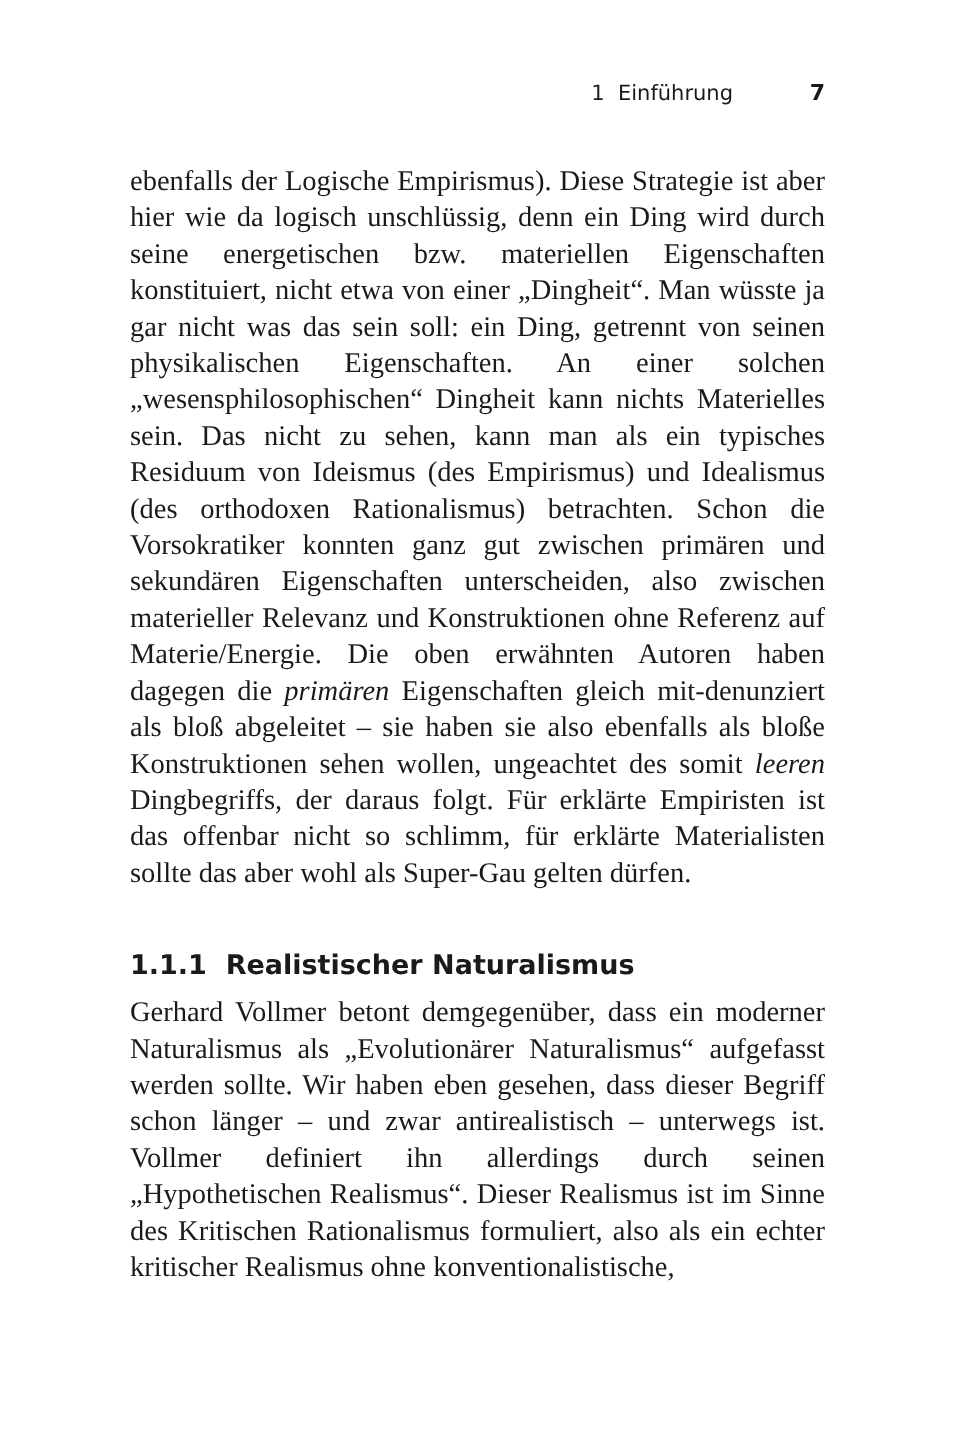1 Einführung 7
ebenfalls der Logische Empirismus). Diese Strategie ist aber hier wie da logisch unschlüssig, denn ein Ding wird durch seine energetischen bzw. materiellen Eigenschaften konstituiert, nicht etwa von einer „Dingheit“. Man wüsste ja gar nicht was das sein soll: ein Ding, getrennt von seinen physikalischen Eigenschaften. An einer solchen „wesensphilosophischen“ Dingheit kann nichts Materielles sein. Das nicht zu sehen, kann man als ein typisches Residuum von Ideismus (des Empirismus) und Idealismus (des orthodoxen Rationalismus) betrachten. Schon die Vorsokratiker konnten ganz gut zwischen primären und sekundären Eigenschaften unterscheiden, also zwischen materieller Relevanz und Konstruktionen ohne Referenz auf Materie/Energie. Die oben erwähnten Autoren haben dagegen die primären Eigenschaften gleich mit-denunziert als bloß abgeleitet – sie haben sie also ebenfalls als bloße Konstruktionen sehen wollen, ungeachtet des somit leeren Dingbegriffs, der daraus folgt. Für erklärte Empiristen ist das offenbar nicht so schlimm, für erklärte Materialisten sollte das aber wohl als Super-Gau gelten dürfen.
1.1.1 Realistischer Naturalismus
Gerhard Vollmer betont demgegenüber, dass ein moderner Naturalismus als „Evolutionärer Naturalismus“ aufgefasst werden sollte. Wir haben eben gesehen, dass dieser Begriff schon länger – und zwar antirealistisch – unterwegs ist. Vollmer definiert ihn allerdings durch seinen „Hypothetischen Realismus“. Dieser Realismus ist im Sinne des Kritischen Rationalismus formuliert, also als ein echter kritischer Realismus ohne konventionalistische,